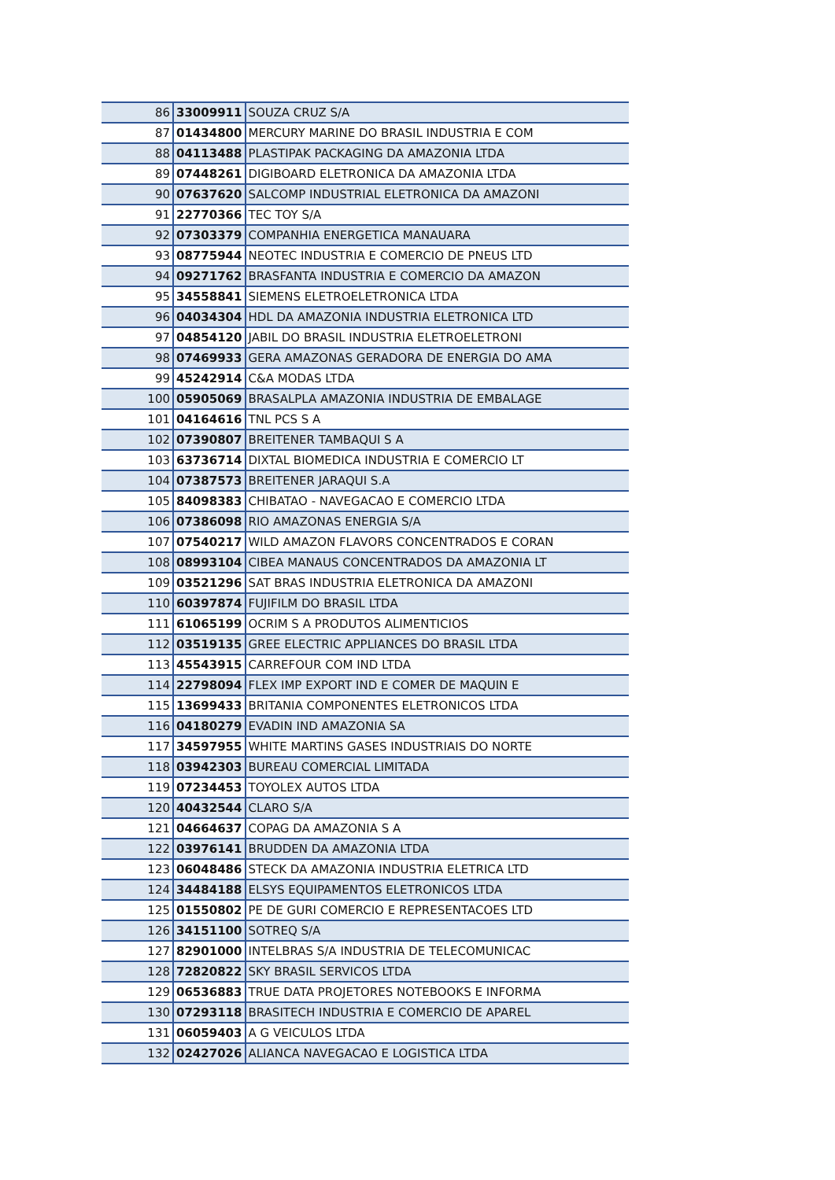| 86 | 33009911 | SOUZA CRUZ S/A |
| 87 | 01434800 | MERCURY MARINE DO BRASIL INDUSTRIA E COM |
| 88 | 04113488 | PLASTIPAK PACKAGING DA AMAZONIA LTDA |
| 89 | 07448261 | DIGIBOARD ELETRONICA DA AMAZONIA LTDA |
| 90 | 07637620 | SALCOMP INDUSTRIAL ELETRONICA DA AMAZONI |
| 91 | 22770366 | TEC TOY S/A |
| 92 | 07303379 | COMPANHIA ENERGETICA MANAUARA |
| 93 | 08775944 | NEOTEC INDUSTRIA E COMERCIO DE PNEUS LTD |
| 94 | 09271762 | BRASFANTA INDUSTRIA E COMERCIO DA AMAZON |
| 95 | 34558841 | SIEMENS ELETROELETRONICA LTDA |
| 96 | 04034304 | HDL DA AMAZONIA INDUSTRIA ELETRONICA LTD |
| 97 | 04854120 | JABIL DO BRASIL INDUSTRIA ELETROELETRONI |
| 98 | 07469933 | GERA AMAZONAS GERADORA DE ENERGIA DO AMA |
| 99 | 45242914 | C&A MODAS LTDA |
| 100 | 05905069 | BRASALPLA AMAZONIA INDUSTRIA DE EMBALAGE |
| 101 | 04164616 | TNL PCS S A |
| 102 | 07390807 | BREITENER TAMBAQUI S A |
| 103 | 63736714 | DIXTAL BIOMEDICA INDUSTRIA E COMERCIO LT |
| 104 | 07387573 | BREITENER JARAQUI S.A |
| 105 | 84098383 | CHIBATAO - NAVEGACAO E COMERCIO LTDA |
| 106 | 07386098 | RIO AMAZONAS ENERGIA S/A |
| 107 | 07540217 | WILD AMAZON FLAVORS CONCENTRADOS E CORAN |
| 108 | 08993104 | CIBEA MANAUS CONCENTRADOS DA AMAZONIA LT |
| 109 | 03521296 | SAT BRAS INDUSTRIA ELETRONICA DA AMAZONI |
| 110 | 60397874 | FUJIFILM DO BRASIL LTDA |
| 111 | 61065199 | OCRIM S A PRODUTOS ALIMENTICIOS |
| 112 | 03519135 | GREE ELECTRIC APPLIANCES DO BRASIL LTDA |
| 113 | 45543915 | CARREFOUR COM IND LTDA |
| 114 | 22798094 | FLEX IMP EXPORT IND E COMER DE MAQUIN E |
| 115 | 13699433 | BRITANIA COMPONENTES ELETRONICOS LTDA |
| 116 | 04180279 | EVADIN IND AMAZONIA SA |
| 117 | 34597955 | WHITE MARTINS GASES INDUSTRIAIS DO NORTE |
| 118 | 03942303 | BUREAU COMERCIAL LIMITADA |
| 119 | 07234453 | TOYOLEX AUTOS LTDA |
| 120 | 40432544 | CLARO S/A |
| 121 | 04664637 | COPAG DA AMAZONIA S A |
| 122 | 03976141 | BRUDDEN DA AMAZONIA LTDA |
| 123 | 06048486 | STECK DA AMAZONIA INDUSTRIA ELETRICA LTD |
| 124 | 34484188 | ELSYS EQUIPAMENTOS ELETRONICOS LTDA |
| 125 | 01550802 | PE DE GURI COMERCIO E REPRESENTACOES LTD |
| 126 | 34151100 | SOTREQ S/A |
| 127 | 82901000 | INTELBRAS S/A INDUSTRIA DE TELECOMUNICAC |
| 128 | 72820822 | SKY BRASIL SERVICOS LTDA |
| 129 | 06536883 | TRUE DATA PROJETORES NOTEBOOKS E INFORMA |
| 130 | 07293118 | BRASITECH INDUSTRIA E COMERCIO DE APAREL |
| 131 | 06059403 | A G VEICULOS LTDA |
| 132 | 02427026 | ALIANCA NAVEGACAO E LOGISTICA LTDA |